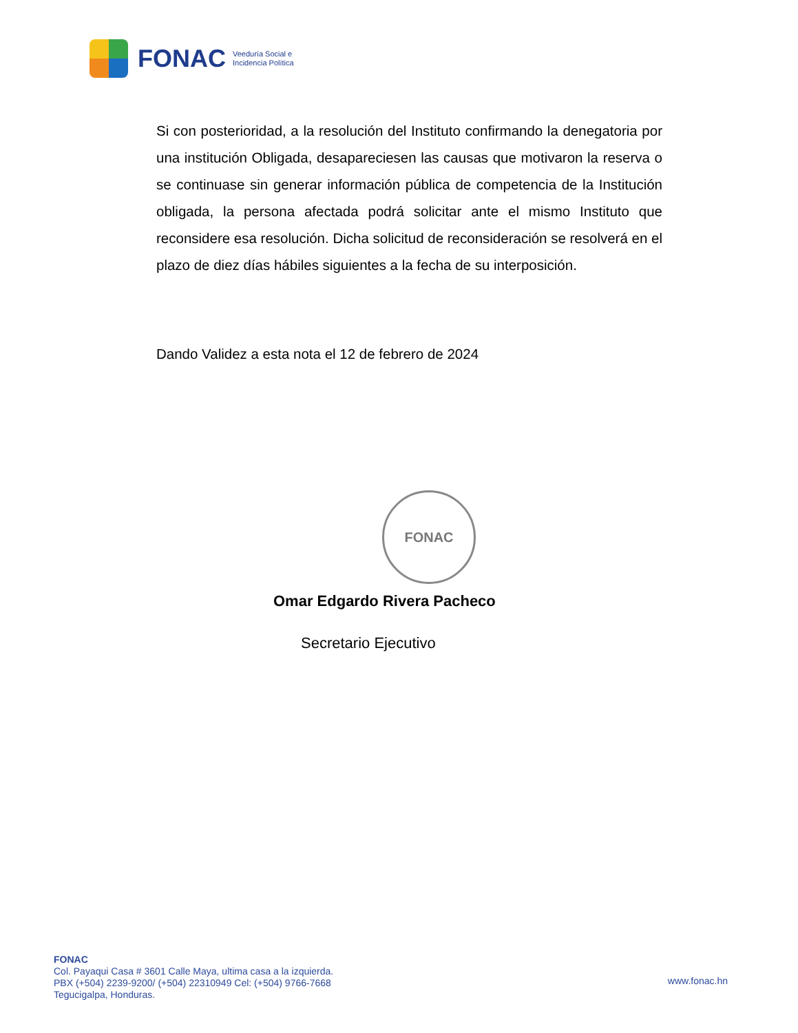FONAC
Veeduría Social e
Incidencia Política
FONAC
Si con posterioridad, a la resolución del Instituto confirmando la denegatoria por una institución Obligada, desapareciesen las causas que motivaron la reserva o se continuase sin generar información pública de competencia de la Institución obligada, la persona afectada podrá solicitar ante el mismo Instituto que reconsidere esa resolución. Dicha solicitud de reconsideración se resolverá en el plazo de diez días hábiles siguientes a la fecha de su interposición.
Dando Validez a esta nota el 12 de febrero de 2024
Omar Edgardo Rivera Pacheco
Secretario Ejecutivo
FONAC
Col. Payaqui Casa # 3601 Calle Maya, ultima casa a la izquierda.
PBX (+504) 2239-9200/ (+504) 22310949 Cel: (+504) 9766-7668
Tegucigalpa, Honduras.
www.fonac.hn